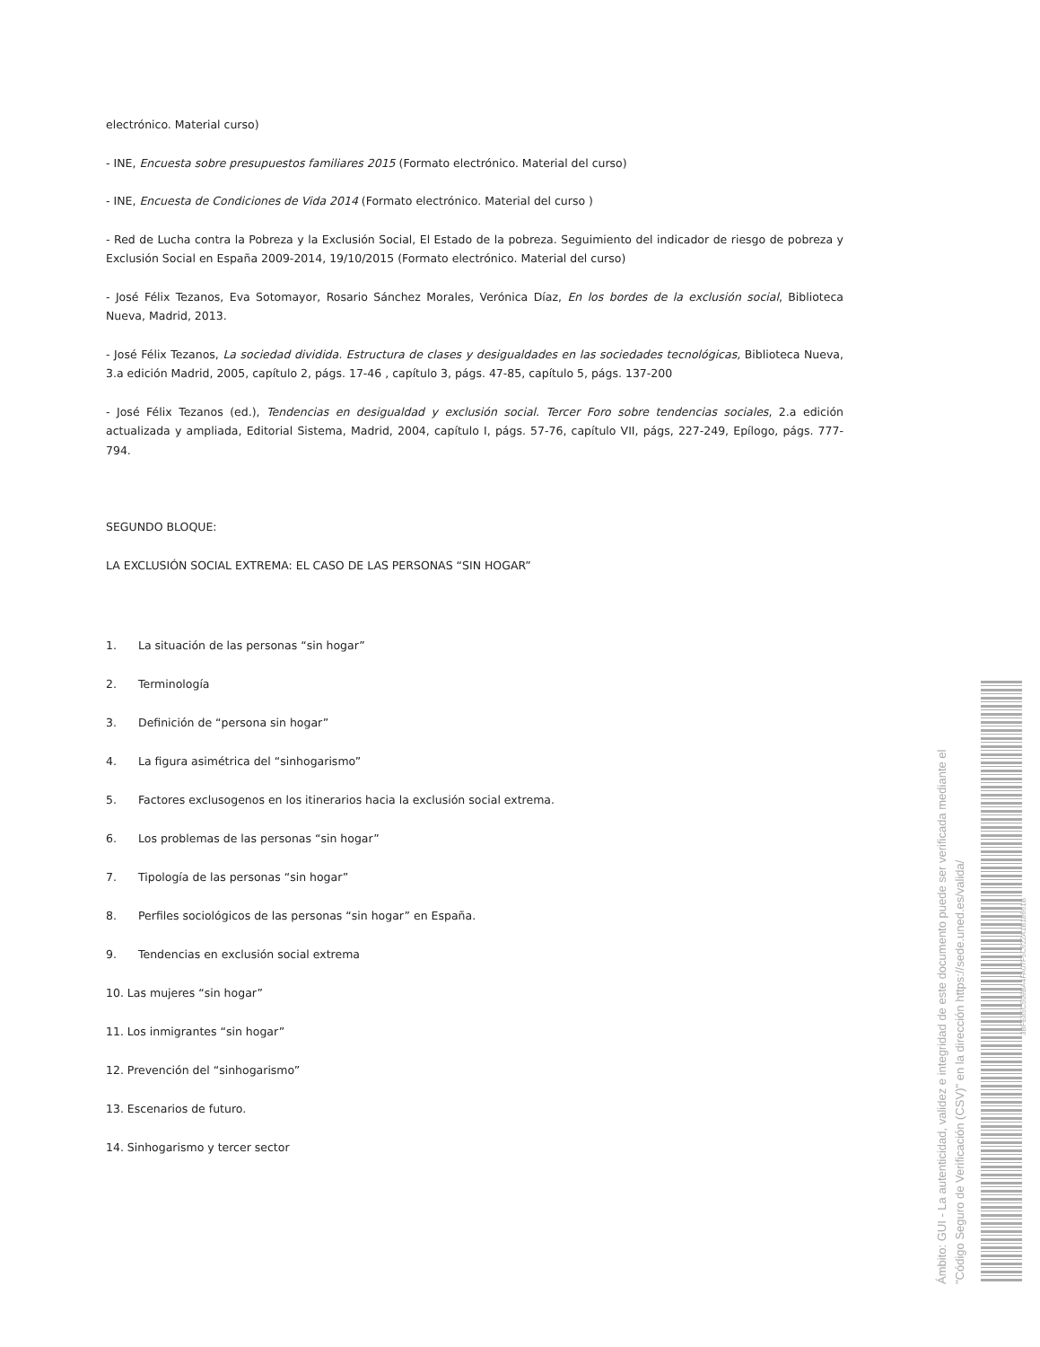electrónico. Material curso)
- INE, Encuesta sobre presupuestos familiares 2015 (Formato electrónico. Material del curso)
- INE, Encuesta de Condiciones de Vida 2014 (Formato electrónico. Material del curso )
- Red de Lucha contra la Pobreza y la Exclusión Social, El Estado de la pobreza. Seguimiento del indicador de riesgo de pobreza y Exclusión Social en España 2009-2014, 19/10/2015 (Formato electrónico. Material del curso)
- José Félix Tezanos, Eva Sotomayor, Rosario Sánchez Morales, Verónica Díaz, En los bordes de la exclusión social, Biblioteca Nueva, Madrid, 2013.
- José Félix Tezanos, La sociedad dividida. Estructura de clases y desigualdades en las sociedades tecnológicas, Biblioteca Nueva, 3.a edición Madrid, 2005, capítulo 2, págs. 17-46 , capítulo 3, págs. 47-85, capítulo 5, págs. 137-200
- José Félix Tezanos (ed.), Tendencias en desigualdad y exclusión social. Tercer Foro sobre tendencias sociales, 2.a edición actualizada y ampliada, Editorial Sistema, Madrid, 2004, capítulo I, págs. 57-76, capítulo VII, págs, 227-249, Epílogo, págs. 777-794.
SEGUNDO BLOQUE:
LA EXCLUSIÓN SOCIAL EXTREMA: EL CASO DE LAS PERSONAS “SIN HOGAR”
1. La situación de las personas “sin hogar”
2. Terminología
3. Definición de “persona sin hogar”
4. La figura asimétrica del “sinhogarismo”
5. Factores exclusogenos en los itinerarios hacia la exclusión social extrema.
6. Los problemas de las personas “sin hogar”
7. Tipología de las personas “sin hogar”
8. Perfiles sociológicos de las personas “sin hogar” en España.
9. Tendencias en exclusión social extrema
10. Las mujeres “sin hogar”
11. Los inmigrantes “sin hogar”
12. Prevención del “sinhogarismo”
13. Escenarios de futuro.
14. Sinhogarismo y tercer sector
Ámbito: GUI - La autenticidad, validez e integridad de este documento puede ser verificada mediante el "Código Seguro de Verificación (CSV)" en la dirección https://sede.uned.es/valida/
3BFE85C509BA4FA07F5C622A1B18661B